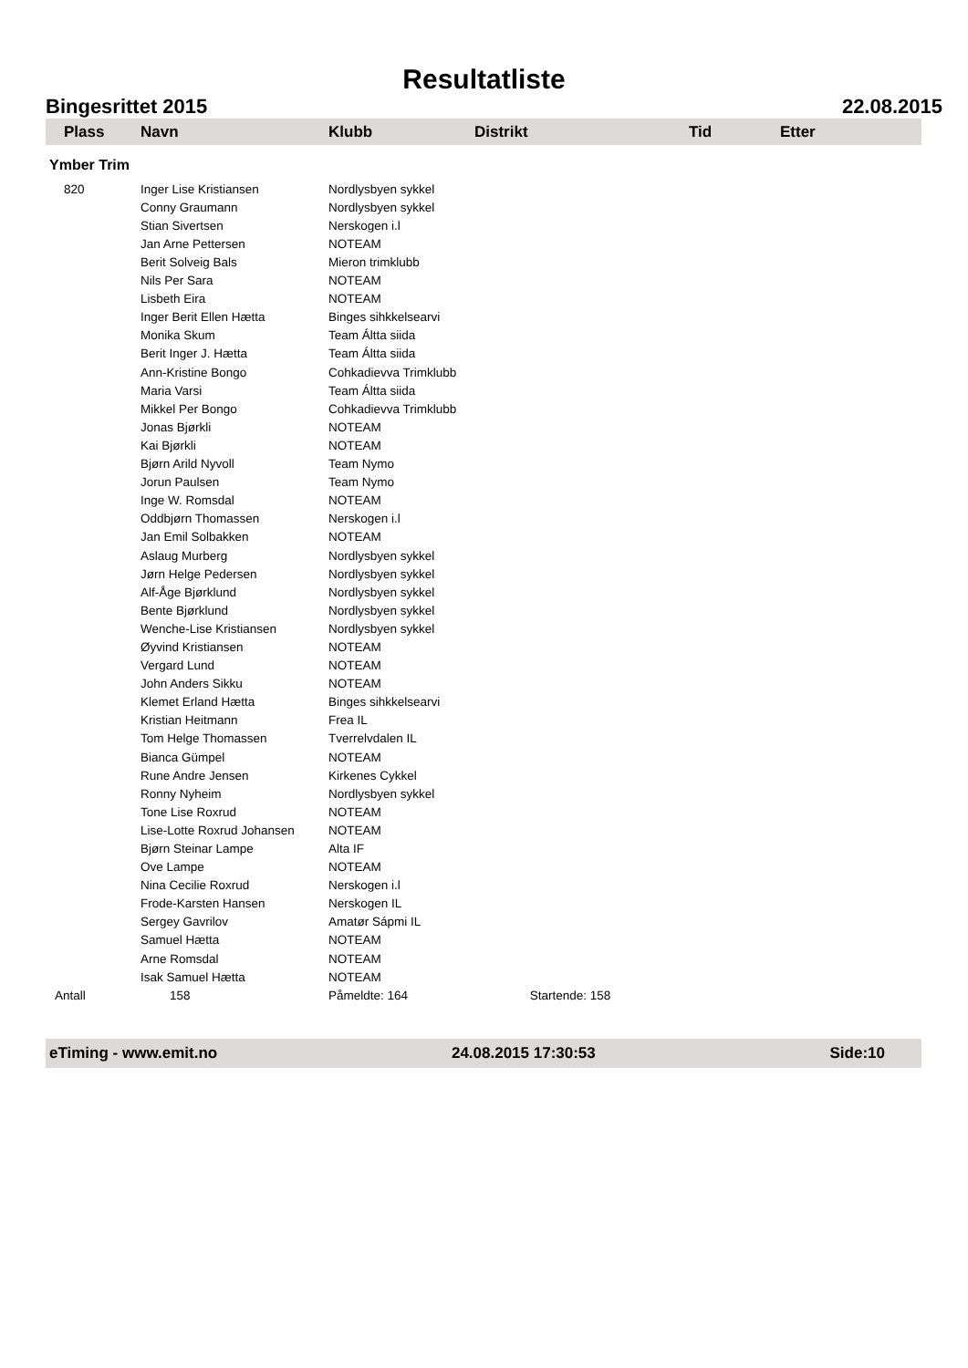Resultatliste
Bingesrittet 2015 22.08.2015
| Plass | Navn | Klubb | Distrikt | Tid | Etter |
| --- | --- | --- | --- | --- | --- |
| Ymber Trim | | | | | |
| 820 | Inger Lise Kristiansen | Nordlysbyen sykkel | | | |
| | Conny Graumann | Nordlysbyen sykkel | | | |
| | Stian Sivertsen | Nerskogen i.l | | | |
| | Jan Arne Pettersen | NOTEAM | | | |
| | Berit Solveig Bals | Mieron trimklubb | | | |
| | Nils Per Sara | NOTEAM | | | |
| | Lisbeth Eira | NOTEAM | | | |
| | Inger Berit Ellen Hætta | Binges sihkkelsearvi | | | |
| | Monika Skum | Team Áltta siida | | | |
| | Berit Inger J. Hætta | Team Áltta siida | | | |
| | Ann-Kristine Bongo | Cohkadievva Trimklubb | | | |
| | Maria Varsi | Team Áltta siida | | | |
| | Mikkel Per Bongo | Cohkadievva Trimklubb | | | |
| | Jonas Bjørkli | NOTEAM | | | |
| | Kai Bjørkli | NOTEAM | | | |
| | Bjørn Arild Nyvoll | Team Nymo | | | |
| | Jorun Paulsen | Team Nymo | | | |
| | Inge W. Romsdal | NOTEAM | | | |
| | Oddbjørn Thomassen | Nerskogen i.l | | | |
| | Jan Emil Solbakken | NOTEAM | | | |
| | Aslaug Murberg | Nordlysbyen sykkel | | | |
| | Jørn Helge Pedersen | Nordlysbyen sykkel | | | |
| | Alf-Åge Bjørklund | Nordlysbyen sykkel | | | |
| | Bente Bjørklund | Nordlysbyen sykkel | | | |
| | Wenche-Lise Kristiansen | Nordlysbyen sykkel | | | |
| | Øyvind Kristiansen | NOTEAM | | | |
| | Vergard Lund | NOTEAM | | | |
| | John Anders Sikku | NOTEAM | | | |
| | Klemet Erland Hætta | Binges sihkkelsearvi | | | |
| | Kristian Heitmann | Frea IL | | | |
| | Tom Helge Thomassen | Tverrelvdalen IL | | | |
| | Bianca Gümpel | NOTEAM | | | |
| | Rune Andre Jensen | Kirkenes Cykkel | | | |
| | Ronny Nyheim | Nordlysbyen sykkel | | | |
| | Tone Lise Roxrud | NOTEAM | | | |
| | Lise-Lotte Roxrud Johansen | NOTEAM | | | |
| | Bjørn Steinar Lampe | Alta IF | | | |
| | Ove Lampe | NOTEAM | | | |
| | Nina Cecilie Roxrud | Nerskogen i.l | | | |
| | Frode-Karsten Hansen | Nerskogen IL | | | |
| | Sergey Gavrilov | Amatør Sápmi IL | | | |
| | Samuel Hætta | NOTEAM | | | |
| | Arne Romsdal | NOTEAM | | | |
| | Isak Samuel Hætta | NOTEAM | | | |
| Antall | 158 | Påmeldte: 164 Startende: 158 | | | |
eTiming - www.emit.no 24.08.2015 17:30:53 Side:10